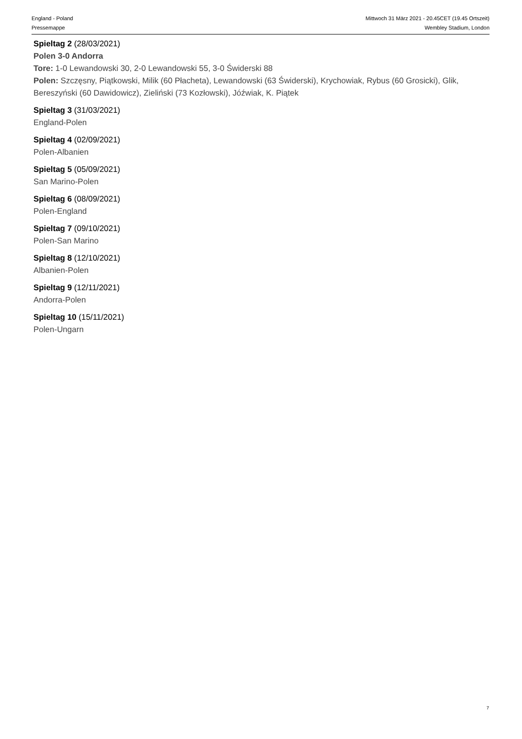England - Poland
Pressemappe
Mittwoch 31 März 2021 - 20.45CET (19.45 Ortszeit)
Wembley Stadium, London
Spieltag 2 (28/03/2021)
Polen 3-0 Andorra
Tore: 1-0 Lewandowski 30, 2-0 Lewandowski 55, 3-0 Świderski 88
Polen: Szczęsny, Piątkowski, Milik (60 Płacheta), Lewandowski (63 Świderski), Krychowiak, Rybus (60 Grosicki), Glik, Bereszyński (60 Dawidowicz), Zieliński (73 Kozłowski), Jóźwiak, K. Piątek
Spieltag 3 (31/03/2021)
England-Polen
Spieltag 4 (02/09/2021)
Polen-Albanien
Spieltag 5 (05/09/2021)
San Marino-Polen
Spieltag 6 (08/09/2021)
Polen-England
Spieltag 7 (09/10/2021)
Polen-San Marino
Spieltag 8 (12/10/2021)
Albanien-Polen
Spieltag 9 (12/11/2021)
Andorra-Polen
Spieltag 10 (15/11/2021)
Polen-Ungarn
7